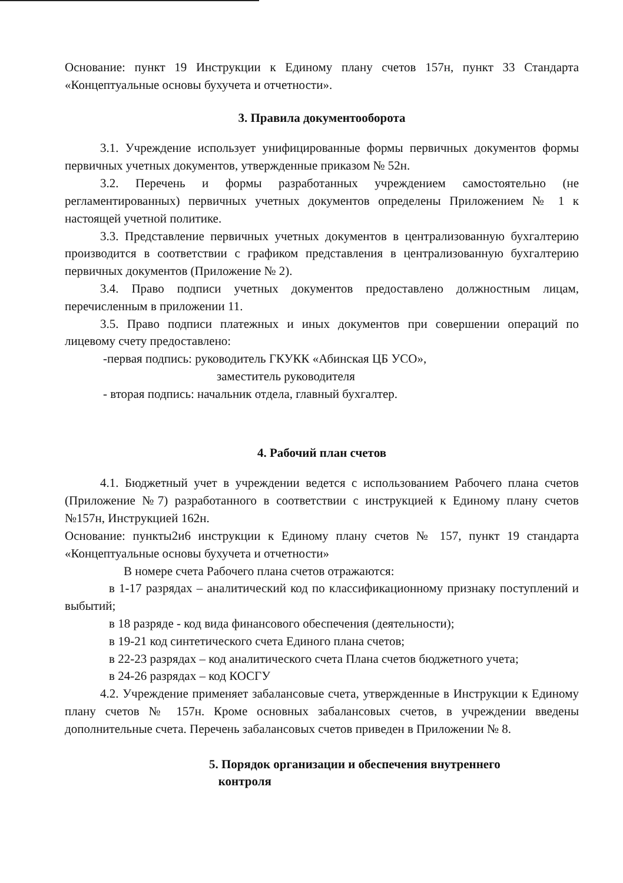Основание: пункт 19 Инструкции к Единому плану счетов 157н, пункт 33 Стандарта «Концептуальные основы бухучета и отчетности».
3. Правила документооборота
3.1. Учреждение использует унифицированные формы первичных документов формы первичных учетных документов, утвержденные приказом № 52н.
3.2. Перечень и формы разработанных учреждением самостоятельно (не регламентированных) первичных учетных документов определены Приложением № 1 к настоящей учетной политике.
3.3. Представление первичных учетных документов в централизованную бухгалтерию производится в соответствии с графиком представления в централизованную бухгалтерию первичных документов (Приложение № 2).
3.4. Право подписи учетных документов предоставлено должностным лицам, перечисленным в приложении 11.
3.5. Право подписи платежных и иных документов при совершении операций по лицевому счету предоставлено:
-первая подпись: руководитель ГКУКК «Абинская ЦБ УСО»,
заместитель руководителя
- вторая подпись: начальник отдела, главный бухгалтер.
4. Рабочий план счетов
4.1. Бюджетный учет в учреждении ведется с использованием Рабочего плана счетов (Приложение №7) разработанного в соответствии с инструкцией к Единому плану счетов №157н, Инструкцией 162н.
Основание: пункты2и6 инструкции к Единому плану счетов № 157, пункт 19 стандарта «Концептуальные основы бухучета и отчетности»
В номере счета Рабочего плана счетов отражаются:
в 1-17 разрядах – аналитический код по классификационному признаку поступлений и выбытий;
в 18 разряде - код вида финансового обеспечения (деятельности);
в 19-21 код синтетического счета Единого плана счетов;
в 22-23 разрядах – код аналитического счета Плана счетов бюджетного учета;
в 24-26 разрядах – код КОСГУ
4.2. Учреждение применяет забалансовые счета, утвержденные в Инструкции к Единому плану счетов № 157н. Кроме основных забалансовых счетов, в учреждении введены дополнительные счета. Перечень забалансовых счетов приведен в Приложении № 8.
5. Порядок организации и обеспечения внутреннего
контроля